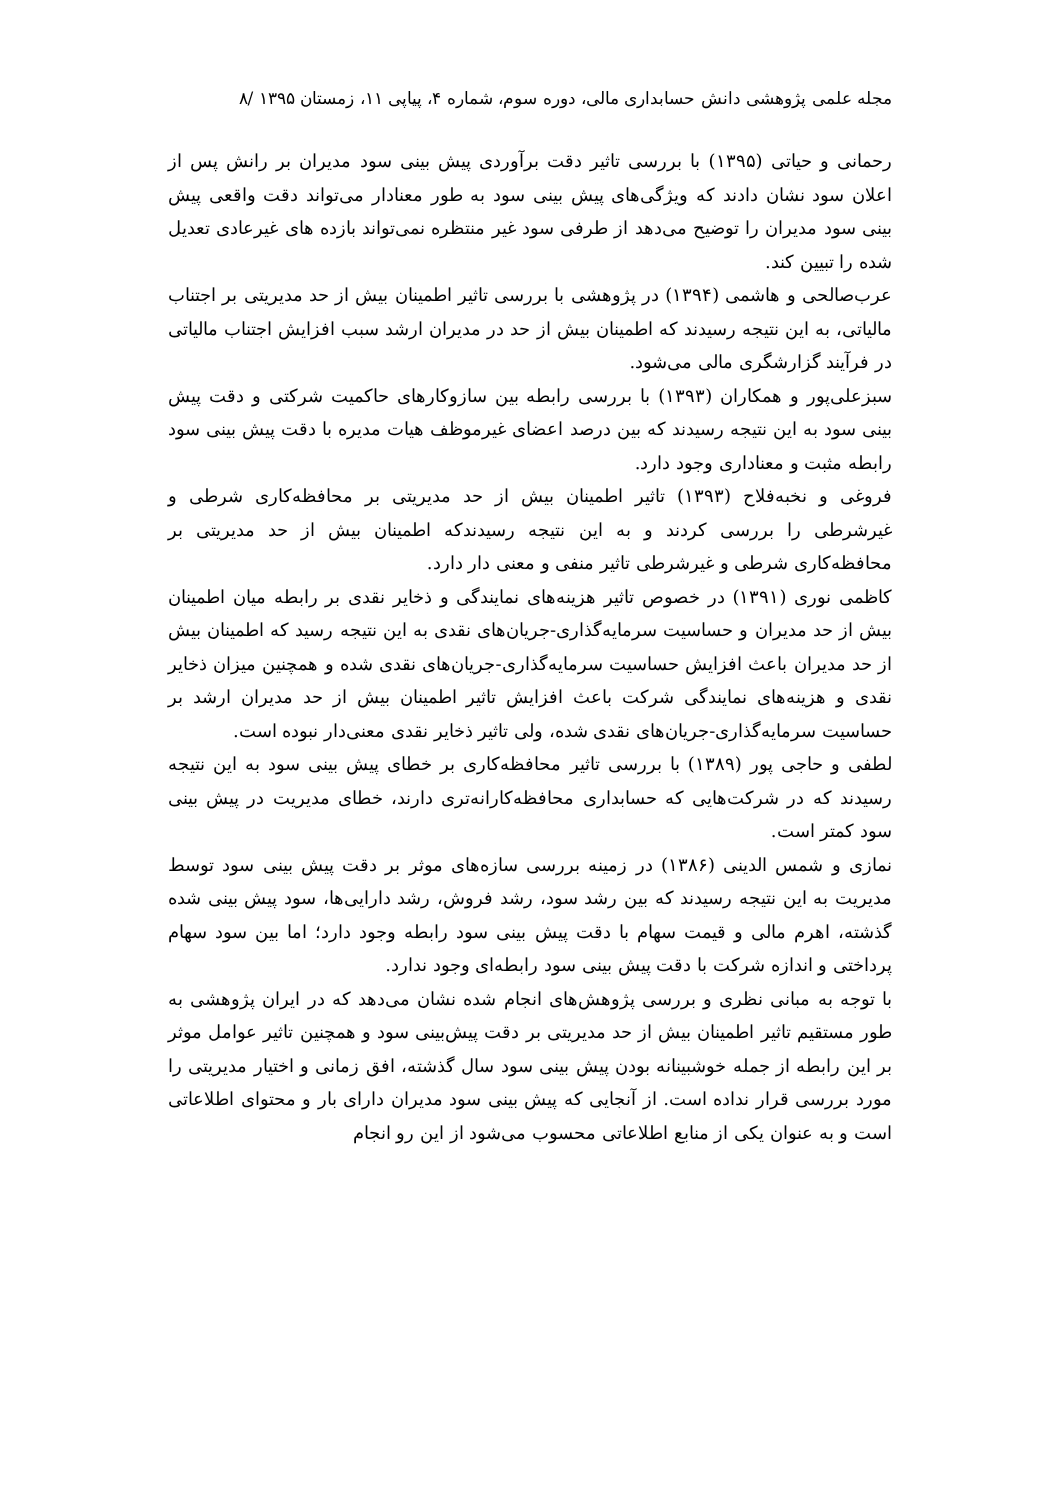مجله علمی پژوهشی دانش حسابداری مالی، دوره سوم، شماره ۴، پیاپی ۱۱، زمستان ۱۳۹۵ /۸
رحمانی و حیاتی (۱۳۹۵) با بررسی تاثیر دقت برآوردی پیش بینی سود مدیران بر رانش پس از اعلان سود نشان دادند که ویژگی‌های پیش بینی سود به طور معنادار می‌تواند دقت واقعی پیش بینی سود مدیران را توضیح می‌دهد از طرفی سود غیر منتظره نمی‌تواند بازده های غیرعادی تعدیل شده را تبیین کند.
عرب‌صالحی و هاشمی (۱۳۹۴) در پژوهشی با بررسی تاثیر اطمینان بیش از حد مدیریتی بر اجتناب مالیاتی، به این نتیجه رسیدند که اطمینان بیش از حد در مدیران ارشد سبب افزایش اجتناب مالیاتی در فرآیند گزارشگری مالی می‌شود.
سبزعلی‌پور و همکاران (۱۳۹۳) با بررسی رابطه بین سازوکارهای حاکمیت شرکتی و دقت پیش بینی سود به این نتیجه رسیدند که بین درصد اعضای غیرموظف هیات مدیره با دقت پیش بینی سود رابطه مثبت و معناداری وجود دارد.
فروغی و نخبه‌فلاح (۱۳۹۳) تاثیر اطمینان بیش از حد مدیریتی بر محافظه‌کاری شرطی و غیرشرطی را بررسی کردند و به این نتیجه رسیدندکه اطمینان بیش از حد مدیریتی بر محافظه‌کاری شرطی و غیرشرطی تاثیر منفی و معنی دار دارد.
کاظمی نوری (۱۳۹۱) در خصوص تاثیر هزینه‌های نمایندگی و ذخایر نقدی بر رابطه میان اطمینان بیش از حد مدیران و حساسیت سرمایه‌گذاری-جریان‌های نقدی به این نتیجه رسید که اطمینان بیش از حد مدیران باعث افزایش حساسیت سرمایه‌گذاری-جریان‌های نقدی شده و همچنین میزان ذخایر نقدی و هزینه‌های نمایندگی شرکت باعث افزایش تاثیر اطمینان بیش از حد مدیران ارشد بر حساسیت سرمایه‌گذاری-جریان‌های نقدی شده، ولی تاثیر ذخایر نقدی معنی‌دار نبوده است.
لطفی و حاجی پور (۱۳۸۹) با بررسی تاثیر محافظه‌کاری بر خطای پیش بینی سود به این نتیجه رسیدند که در شرکت‌هایی که حسابداری محافظه‌کارانه‌تری دارند، خطای مدیریت در پیش بینی سود کمتر است.
نمازی و شمس الدینی (۱۳۸۶) در زمینه بررسی سازه‌های موثر بر دقت پیش بینی سود توسط مدیریت به این نتیجه رسیدند که بین رشد سود، رشد فروش، رشد دارایی‌ها، سود پیش بینی شده گذشته، اهرم مالی و قیمت سهام با دقت پیش بینی سود رابطه وجود دارد؛ اما بین سود سهام پرداختی و اندازه شرکت با دقت پیش بینی سود رابطه‌ای وجود ندارد.
با توجه به مبانی نظری و بررسی پژوهش‌های انجام شده نشان می‌دهد که در ایران پژوهشی به طور مستقیم تاثیر اطمینان بیش از حد مدیریتی بر دقت پیش‌بینی سود و همچنین تاثیر عوامل موثر بر این رابطه از جمله خوشبینانه بودن پیش بینی سود سال گذشته، افق زمانی و اختیار مدیریتی را مورد بررسی قرار نداده است. از آنجایی که پیش بینی سود مدیران دارای بار و محتوای اطلاعاتی است و به عنوان یکی از منابع اطلاعاتی محسوب می‌شود از این رو انجام